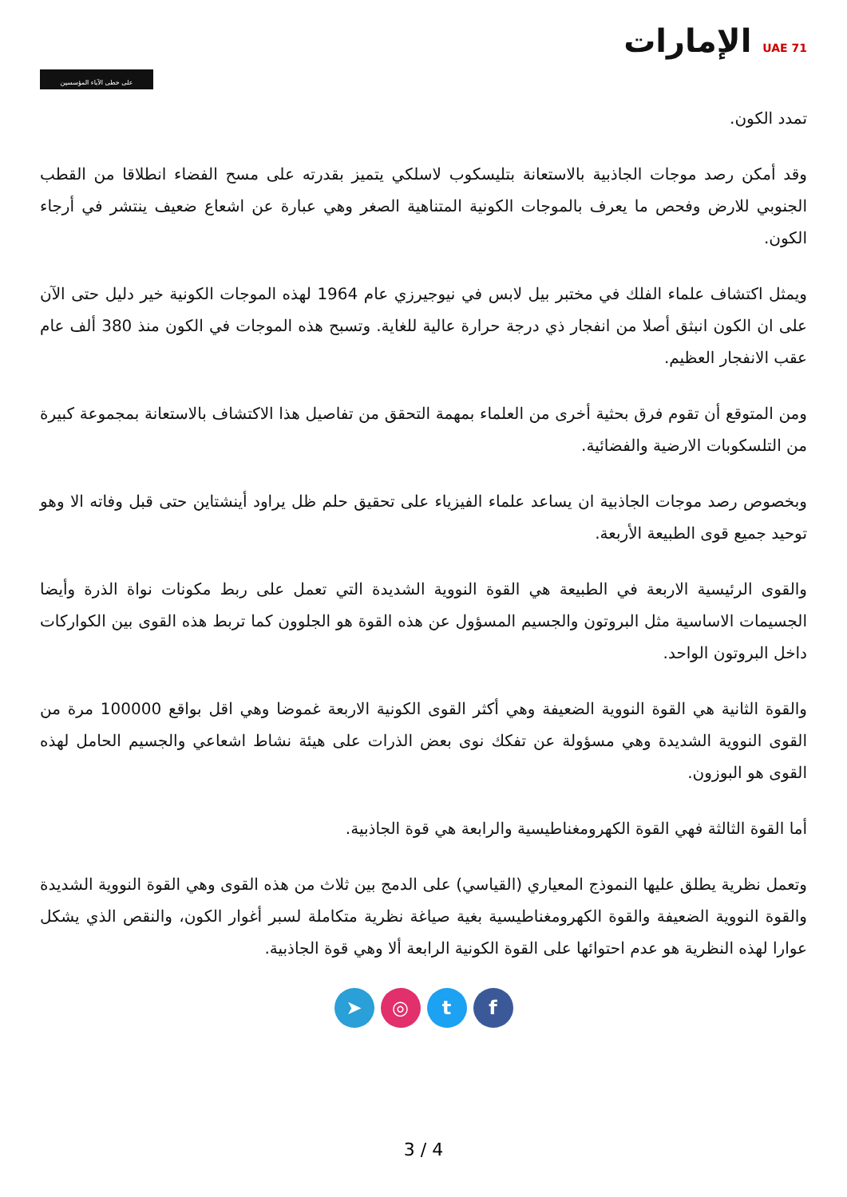على خطى الآباء المؤسسين
UAE 71 الإمارات
تمدد الكون.
وقد أمكن رصد موجات الجاذبية بالاستعانة بتليسكوب لاسلكي يتميز بقدرته على مسح الفضاء انطلاقا من القطب الجنوبي للارض وفحص ما يعرف بالموجات الكونية المتناهية الصغر وهي عبارة عن اشعاع ضعيف ينتشر في أرجاء الكون.
ويمثل اكتشاف علماء الفلك في مختبر بيل لابس في نيوجيرزي عام 1964 لهذه الموجات الكونية خير دليل حتى الآن على ان الكون انبثق أصلا من انفجار ذي درجة حرارة عالية للغاية. وتسبح هذه الموجات في الكون منذ 380 ألف عام عقب الانفجار العظيم.
ومن المتوقع أن تقوم فرق بحثية أخرى من العلماء بمهمة التحقق من تفاصيل هذا الاكتشاف بالاستعانة بمجموعة كبيرة من التلسكوبات الارضية والفضائية.
وبخصوص رصد موجات الجاذبية ان يساعد علماء الفيزياء على تحقيق حلم ظل يراود أينشتاين حتى قبل وفاته الا وهو توحيد جميع قوى الطبيعة الأربعة.
والقوى الرئيسية الاربعة في الطبيعة هي القوة النووية الشديدة التي تعمل على ربط مكونات نواة الذرة وأيضا الجسيمات الاساسية مثل البروتون والجسيم المسؤول عن هذه القوة هو الجلوون كما تربط هذه القوى بين الكواركات داخل البروتون الواحد.
والقوة الثانية هي القوة النووية الضعيفة وهي أكثر القوى الكونية الاربعة غموضا وهي اقل بواقع 100000 مرة من القوى النووية الشديدة وهي مسؤولة عن تفكك نوى بعض الذرات على هيئة نشاط اشعاعي والجسيم الحامل لهذه القوى هو البوزون.
أما القوة الثالثة فهي القوة الكهرومغناطيسية والرابعة هي قوة الجاذبية.
وتعمل نظرية يطلق عليها النموذج المعياري (القياسي) على الدمج بين ثلاث من هذه القوى وهي القوة النووية الشديدة والقوة النووية الضعيفة والقوة الكهرومغناطيسية بغية صياغة نظرية متكاملة لسبر أغوار الكون، والنقص الذي يشكل عوارا لهذه النظرية هو عدم احتوائها على القوة الكونية الرابعة ألا وهي قوة الجاذبية.
➤ ◎ t f
3 / 4